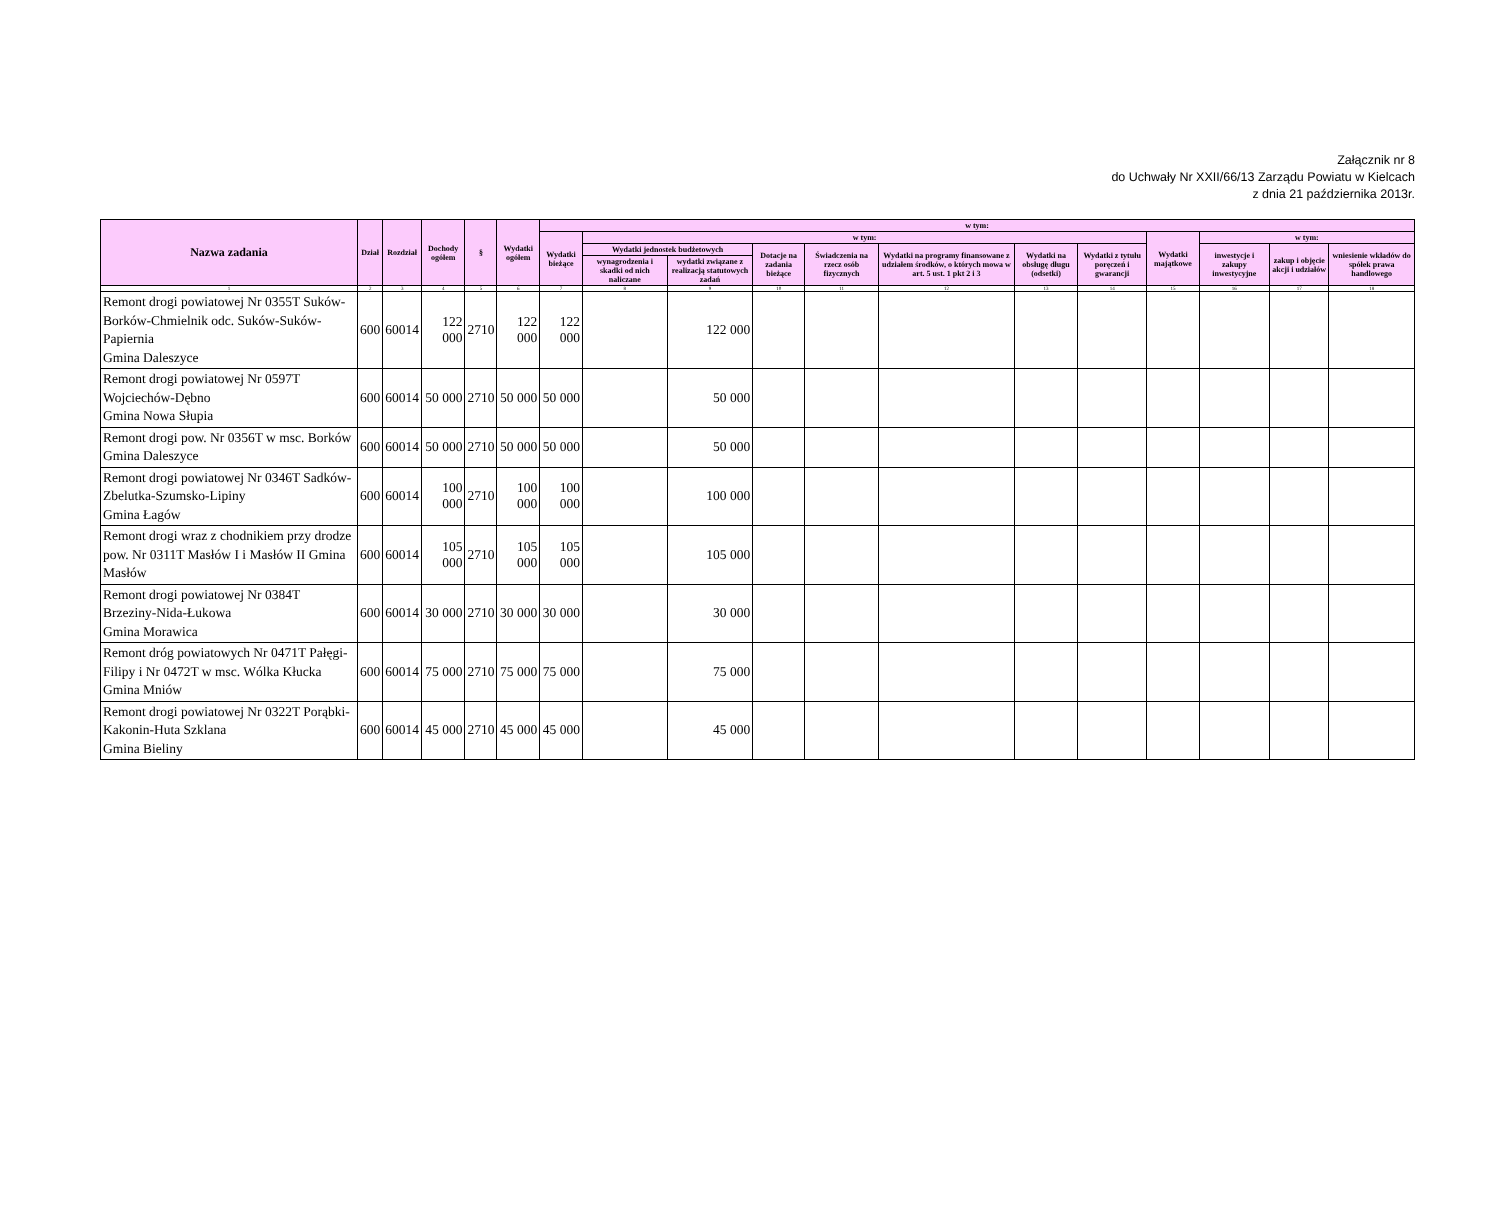Załącznik nr 8
do Uchwały Nr XXII/66/13 Zarządu Powiatu w Kielcach
z dnia 21 października 2013r.
| Nazwa zadania | Dział | Rozdział | Dochody ogółem | § | Wydatki ogółem | w tym: | | | | | | | | | | | |
| --- | --- | --- | --- | --- | --- | --- | --- | --- | --- | --- | --- | --- | --- | --- | --- | --- | --- |
| | | | | | | Wydatki bieżące | w tym: | | | | | | | Wydatki majątkowe | w tym: | | |
| | | | | | | | Wydatki jednostek budżetowych | | Dotacje na zadania bieżące | Świadczenia na rzecz osób fizycznych | Wydatki na programy finansowane z udziałem środków, o których mowa w art. 5 ust. 1 pkt 2 i 3 | Wydatki na obsługę długu (odsetki) | Wydatki z tytułu poręczeń i gwarancji | | inwestycje i zakupy inwestycyjne | zakup i objęcie akcji i udziałów | wniesienie wkładów do spółek prawa handlowego |
| | | | | | | | wynagrodzenia i skadki od nich naliczane | wydatki związane z realizacją statutowych zadań | | | | | | | | | |
| 1 | 2 | 3 | 4 | 5 | 6 | 7 | 8 | 9 | 10 | 11 | 12 | 13 | 14 | 15 | 16 | 17 | 18 |
| Remont drogi powiatowej Nr 0355T Suków-Borków-Chmielnik odc. Suków-Suków-Papiernia Gmina Daleszyce | 600 | 60014 | 122 000 | 2710 | 122 000 | 122 000 | | 122 000 | | | | | | | | | |
| Remont drogi powiatowej Nr 0597T Wojciechów-Dębno Gmina Nowa Słupia | 600 | 60014 | 50 000 | 2710 | 50 000 | 50 000 | | 50 000 | | | | | | | | | |
| Remont drogi pow. Nr 0356T w msc. Borków Gmina Daleszyce | 600 | 60014 | 50 000 | 2710 | 50 000 | 50 000 | | 50 000 | | | | | | | | | |
| Remont drogi powiatowej Nr 0346T Sadków-Zbelutka-Szumsko-Lipiny Gmina Łagów | 600 | 60014 | 100 000 | 2710 | 100 000 | 100 000 | | 100 000 | | | | | | | | | |
| Remont drogi wraz z chodnikiem przy drodze pow. Nr 0311T Masłów I i Masłów II Gmina Masłów | 600 | 60014 | 105 000 | 2710 | 105 000 | 105 000 | | 105 000 | | | | | | | | | |
| Remont drogi powiatowej Nr 0384T Brzeziny-Nida-Łukowa Gmina Morawica | 600 | 60014 | 30 000 | 2710 | 30 000 | 30 000 | | 30 000 | | | | | | | | | |
| Remont dróg powiatowych Nr 0471T Pałęgi-Filipy i Nr 0472T w msc. Wólka Kłucka Gmina Mniów | 600 | 60014 | 75 000 | 2710 | 75 000 | 75 000 | | 75 000 | | | | | | | | | |
| Remont drogi powiatowej Nr 0322T Porąbki-Kakonin-Huta Szklana Gmina Bieliny | 600 | 60014 | 45 000 | 2710 | 45 000 | 45 000 | | 45 000 | | | | | | | | | |